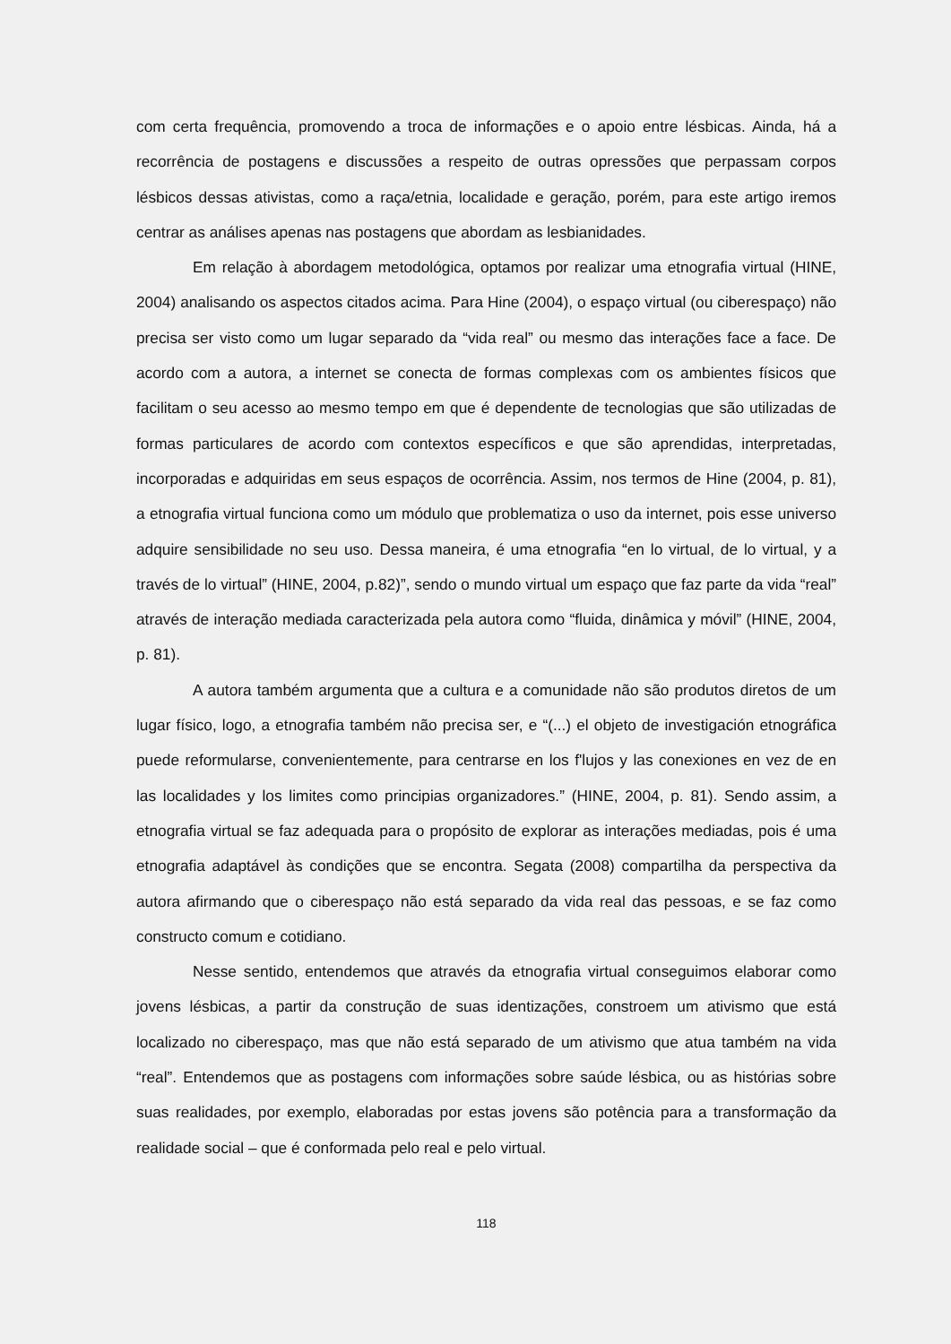com certa frequência, promovendo a troca de informações e o apoio entre lésbicas. Ainda, há a recorrência de postagens e discussões a respeito de outras opressões que perpassam corpos lésbicos dessas ativistas, como a raça/etnia, localidade e geração, porém, para este artigo iremos centrar as análises apenas nas postagens que abordam as lesbianidades.
Em relação à abordagem metodológica, optamos por realizar uma etnografia virtual (HINE, 2004) analisando os aspectos citados acima. Para Hine (2004), o espaço virtual (ou ciberespaço) não precisa ser visto como um lugar separado da “vida real” ou mesmo das interações face a face. De acordo com a autora, a internet se conecta de formas complexas com os ambientes físicos que facilitam o seu acesso ao mesmo tempo em que é dependente de tecnologias que são utilizadas de formas particulares de acordo com contextos específicos e que são aprendidas, interpretadas, incorporadas e adquiridas em seus espaços de ocorrência. Assim, nos termos de Hine (2004, p. 81), a etnografia virtual funciona como um módulo que problematiza o uso da internet, pois esse universo adquire sensibilidade no seu uso. Dessa maneira, é uma etnografia “en lo virtual, de lo virtual, y a través de lo virtual” (HINE, 2004, p.82)”, sendo o mundo virtual um espaço que faz parte da vida “real” através de interação mediada caracterizada pela autora como “fluida, dinâmica y móvil” (HINE, 2004, p. 81).
A autora também argumenta que a cultura e a comunidade não são produtos diretos de um lugar físico, logo, a etnografia também não precisa ser, e “(...) el objeto de investigación etnográfica puede reformularse, convenientemente, para centrarse en los f'lujos y las conexiones en vez de en las localidades y los limites como principias organizadores.” (HINE, 2004, p. 81). Sendo assim, a etnografia virtual se faz adequada para o propósito de explorar as interações mediadas, pois é uma etnografia adaptável às condições que se encontra. Segata (2008) compartilha da perspectiva da autora afirmando que o ciberespaço não está separado da vida real das pessoas, e se faz como constructo comum e cotidiano.
Nesse sentido, entendemos que através da etnografia virtual conseguimos elaborar como jovens lésbicas, a partir da construção de suas identizações, constroem um ativismo que está localizado no ciberespaço, mas que não está separado de um ativismo que atua também na vida “real”. Entendemos que as postagens com informações sobre saúde lésbica, ou as histórias sobre suas realidades, por exemplo, elaboradas por estas jovens são potência para a transformação da realidade social – que é conformada pelo real e pelo virtual.
118